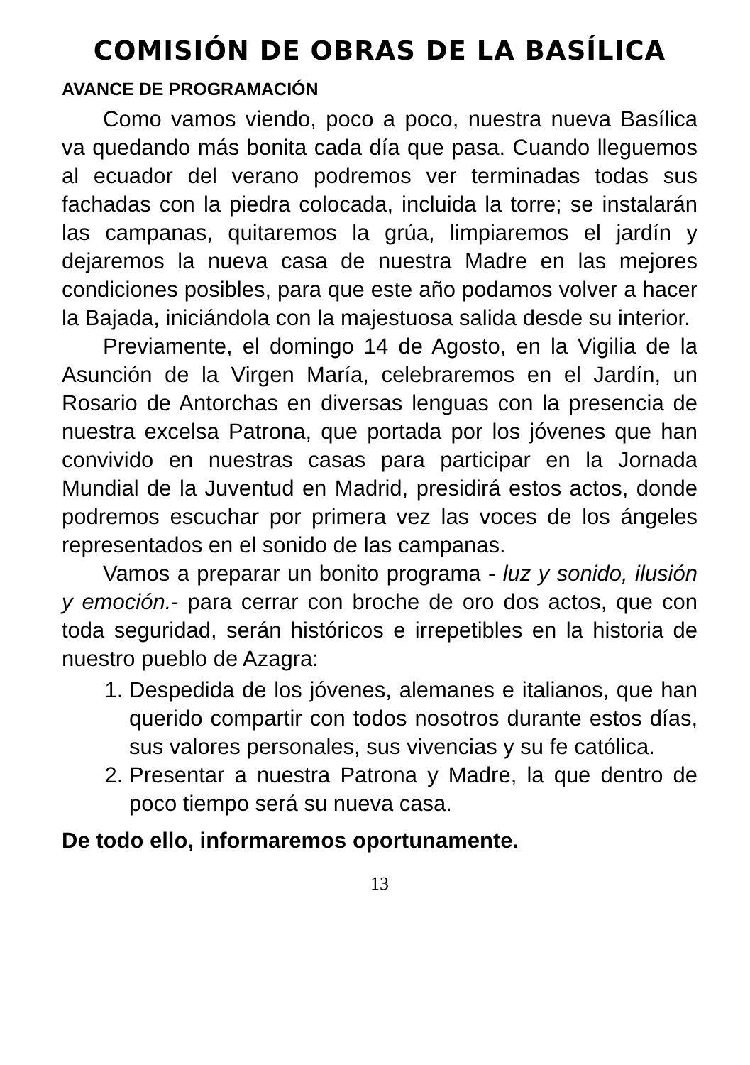COMISIÓN DE OBRAS DE LA BASÍLICA
AVANCE DE PROGRAMACIÓN
Como vamos viendo, poco a poco, nuestra nueva Basílica va quedando más bonita cada día que pasa. Cuando lleguemos al ecuador del verano podremos ver terminadas todas sus fachadas con la piedra colocada, incluida la torre; se instalarán las campanas, quitaremos la grúa, limpiaremos el jardín y dejaremos la nueva casa de nuestra Madre en las mejores condiciones posibles, para que este año podamos volver a hacer la Bajada, iniciándola con la majestuosa salida desde su interior.
Previamente, el domingo 14 de Agosto, en la Vigilia de la Asunción de la Virgen María, celebraremos en el Jardín, un Rosario de Antorchas en diversas lenguas con la presencia de nuestra excelsa Patrona, que portada por los jóvenes que han convivido en nuestras casas para participar en la Jornada Mundial de la Juventud en Madrid, presidirá estos actos, donde podremos escuchar por primera vez las voces de los ángeles representados en el sonido de las campanas.
Vamos a preparar un bonito programa - luz y sonido, ilusión y emoción.- para cerrar con broche de oro dos actos, que con toda seguridad, serán históricos e irrepetibles en la historia de nuestro pueblo de Azagra:
1. Despedida de los jóvenes, alemanes e italianos, que han querido compartir con todos nosotros durante estos días, sus valores personales, sus vivencias y su fe católica.
2. Presentar a nuestra Patrona y Madre, la que dentro de poco tiempo será su nueva casa.
De todo ello, informaremos oportunamente.
13